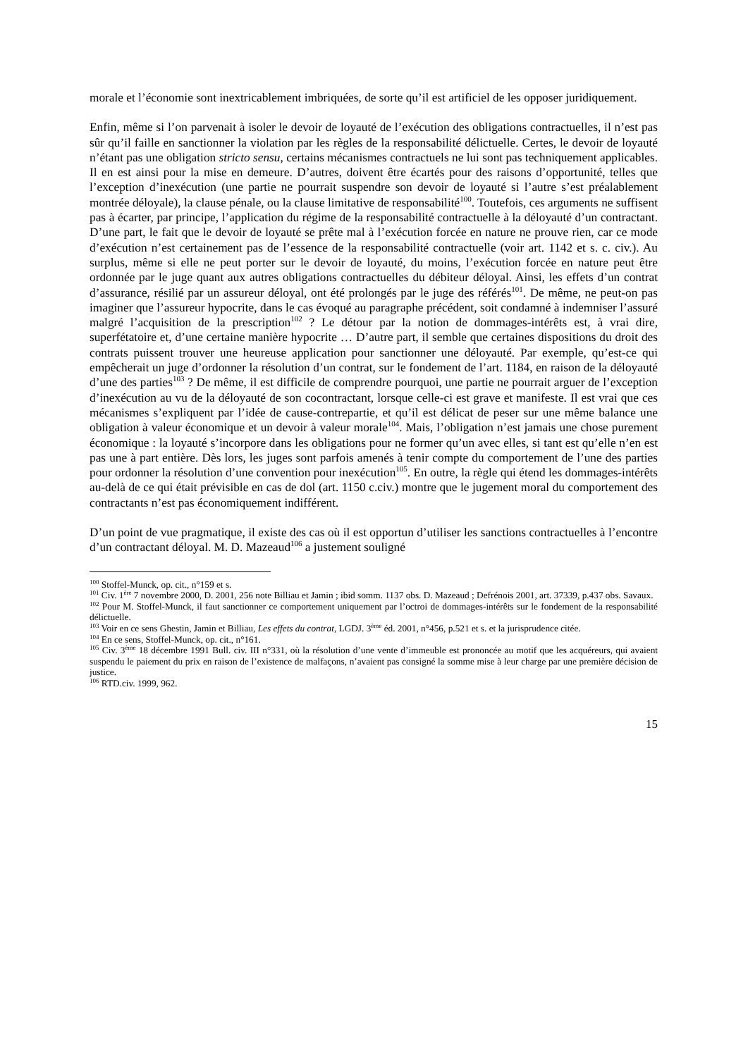morale et l’économie sont inextricablement imbriquées, de sorte qu’il est artificiel de les opposer juridiquement.
Enfin, même si l’on parvenait à isoler le devoir de loyauté de l’exécution des obligations contractuelles, il n’est pas sûr qu’il faille en sanctionner la violation par les règles de la responsabilité délictuelle. Certes, le devoir de loyauté n’étant pas une obligation stricto sensu, certains mécanismes contractuels ne lui sont pas techniquement applicables. Il en est ainsi pour la mise en demeure. D’autres, doivent être écartés pour des raisons d’opportunité, telles que l’exception d’inexécution (une partie ne pourrait suspendre son devoir de loyauté si l’autre s’est préalablement montrée déloyale), la clause pénale, ou la clause limitative de responsabilité<sup>100</sup>. Toutefois, ces arguments ne suffisent pas à écarter, par principe, l’application du régime de la responsabilité contractuelle à la déloyauté d’un contractant. D’une part, le fait que le devoir de loyauté se prête mal à l’exécution forcée en nature ne prouve rien, car ce mode d’exécution n’est certainement pas de l’essence de la responsabilité contractuelle (voir art. 1142 et s. c. civ.). Au surplus, même si elle ne peut porter sur le devoir de loyauté, du moins, l’exécution forcée en nature peut être ordonnée par le juge quant aux autres obligations contractuelles du débiteur déloyal. Ainsi, les effets d’un contrat d’assurance, résilié par un assureur déloyal, ont été prolongés par le juge des référés<sup>101</sup>. De même, ne peut-on pas imaginer que l’assureur hypocrite, dans le cas évoqué au paragraphe précédent, soit condamné à indemniser l’assuré malgré l’acquisition de la prescription<sup>102</sup> ? Le détour par la notion de dommages-intérêts est, à vrai dire, superfétatoire et, d’une certaine manière hypocrite … D’autre part, il semble que certaines dispositions du droit des contrats puissent trouver une heureuse application pour sanctionner une déloyauté. Par exemple, qu’est-ce qui empêcherait un juge d’ordonner la résolution d’un contrat, sur le fondement de l’art. 1184, en raison de la déloyauté d’une des parties<sup>103</sup> ? De même, il est difficile de comprendre pourquoi, une partie ne pourrait arguer de l’exception d’inexécution au vu de la déloyauté de son cocontractant, lorsque celle-ci est grave et manifeste. Il est vrai que ces mécanismes s’expliquent par l’idée de cause-contrepartie, et qu’il est délicat de peser sur une même balance une obligation à valeur économique et un devoir à valeur morale<sup>104</sup>. Mais, l’obligation n’est jamais une chose purement économique : la loyauté s’incorpore dans les obligations pour ne former qu’un avec elles, si tant est qu’elle n’en est pas une à part entière. Dès lors, les juges sont parfois amenés à tenir compte du comportement de l’une des parties pour ordonner la résolution d’une convention pour inexécution<sup>105</sup>. En outre, la règle qui étend les dommages-intérêts au-delà de ce qui était prévisible en cas de dol (art. 1150 c.civ.) montre que le jugement moral du comportement des contractants n’est pas économiquement indifférent.
D’un point de vue pragmatique, il existe des cas où il est opportun d’utiliser les sanctions contractuelles à l’encontre d’un contractant déloyal. M. D. Mazeaud<sup>106</sup> a justement souligné
<sup>100</sup> Stoffel-Munck, op. cit., n°159 et s.
<sup>101</sup> Civ. 1<sup>ère</sup> 7 novembre 2000, D. 2001, 256 note Billiau et Jamin ; ibid somm. 1137 obs. D. Mazeaud ; Defrénois 2001, art. 37339, p.437 obs. Savaux.
<sup>102</sup> Pour M. Stoffel-Munck, il faut sanctionner ce comportement uniquement par l’octroi de dommages-intérêts sur le fondement de la responsabilité délictuelle.
<sup>103</sup> Voir en ce sens Ghestin, Jamin et Billiau, Les effets du contrat, LGDJ. 3<sup>ème</sup> éd. 2001, n°456, p.521 et s. et la jurisprudence citée.
<sup>104</sup> En ce sens, Stoffel-Munck, op. cit., n°161.
<sup>105</sup> Civ. 3<sup>ème</sup> 18 décembre 1991 Bull. civ. III n°331, où la résolution d’une vente d’immeuble est prononcée au motif que les acquéreurs, qui avaient suspendu le paiement du prix en raison de l’existence de malfaçons, n’avaient pas consigné la somme mise à leur charge par une première décision de justice.
<sup>106</sup> RTD.civ. 1999, 962.
15